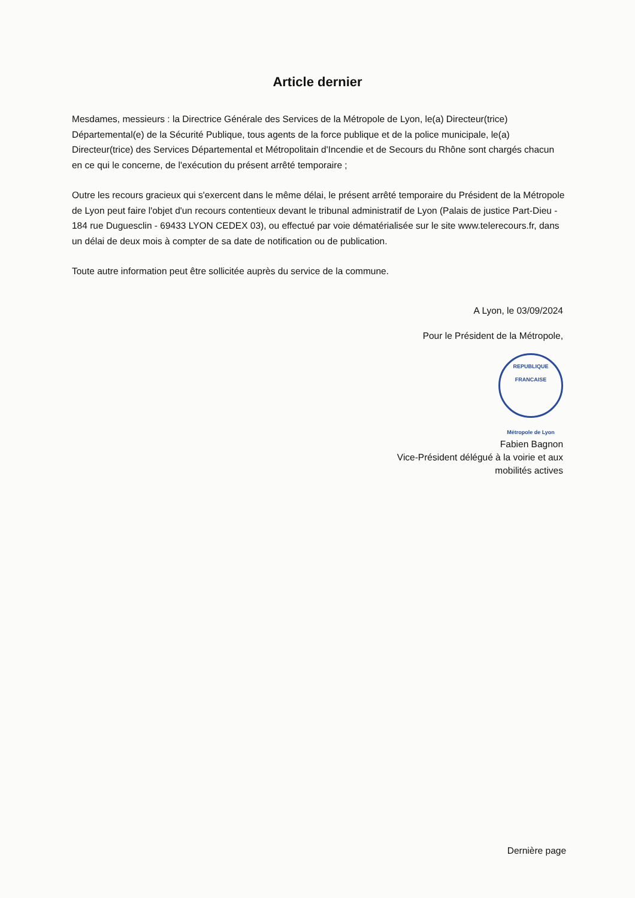Article dernier
Mesdames, messieurs : la Directrice Générale des Services de la Métropole de Lyon, le(a) Directeur(trice) Départemental(e) de la Sécurité Publique, tous agents de la force publique et de la police municipale, le(a) Directeur(trice) des Services Départemental et Métropolitain d'Incendie et de Secours du Rhône sont chargés chacun en ce qui le concerne, de l'exécution du présent arrêté temporaire ;
Outre les recours gracieux qui s'exercent dans le même délai, le présent arrêté temporaire du Président de la Métropole de Lyon peut faire l'objet d'un recours contentieux devant le tribunal administratif de Lyon (Palais de justice Part-Dieu - 184 rue Duguesclin - 69433 LYON CEDEX 03), ou effectué par voie dématérialisée sur le site www.telerecours.fr, dans un délai de deux mois à compter de sa date de notification ou de publication.
Toute autre information peut être sollicitée auprès du service de la commune.
A Lyon, le 03/09/2024
Pour le Président de la Métropole,
REPUBLIQUE FRANCAISE
Métropole de Lyon
Fabien Bagnon
Vice-Président délégué à la voirie et aux
mobilités actives
Dernière page